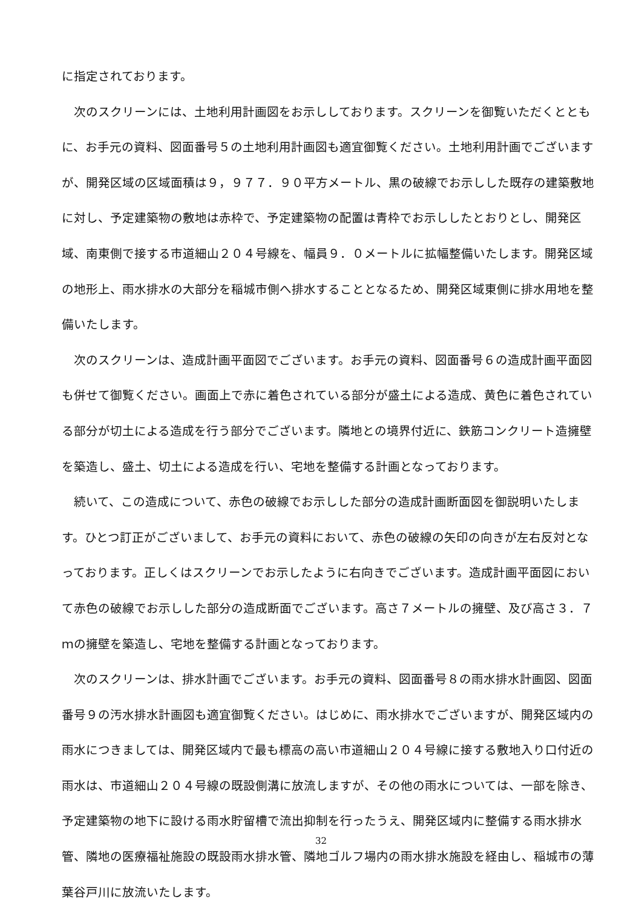に指定されております。
次のスクリーンには、土地利用計画図をお示ししております。スクリーンを御覧いただくとともに、お手元の資料、図面番号５の土地利用計画図も適宜御覧ください。土地利用計画でございますが、開発区域の区域面積は９，９７７．９０平方メートル、黒の破線でお示しした既存の建築敷地に対し、予定建築物の敷地は赤枠で、予定建築物の配置は青枠でお示ししたとおりとし、開発区域、南東側で接する市道細山２０４号線を、幅員９．０メートルに拡幅整備いたします。開発区域の地形上、雨水排水の大部分を稲城市側へ排水することとなるため、開発区域東側に排水用地を整備いたします。
次のスクリーンは、造成計画平面図でございます。お手元の資料、図面番号６の造成計画平面図も併せて御覧ください。画面上で赤に着色されている部分が盛土による造成、黄色に着色されている部分が切土による造成を行う部分でございます。隣地との境界付近に、鉄筋コンクリート造擁壁を築造し、盛土、切土による造成を行い、宅地を整備する計画となっております。
続いて、この造成について、赤色の破線でお示しした部分の造成計画断面図を御説明いたします。ひとつ訂正がございまして、お手元の資料において、赤色の破線の矢印の向きが左右反対となっております。正しくはスクリーンでお示したように右向きでございます。造成計画平面図において赤色の破線でお示しした部分の造成断面でございます。高さ７メートルの擁壁、及び高さ３．７ｍの擁壁を築造し、宅地を整備する計画となっております。
次のスクリーンは、排水計画でございます。お手元の資料、図面番号８の雨水排水計画図、図面番号９の汚水排水計画図も適宜御覧ください。はじめに、雨水排水でございますが、開発区域内の雨水につきましては、開発区域内で最も標高の高い市道細山２０４号線に接する敷地入り口付近の雨水は、市道細山２０４号線の既設側溝に放流しますが、その他の雨水については、一部を除き、予定建築物の地下に設ける雨水貯留槽で流出抑制を行ったうえ、開発区域内に整備する雨水排水管、隣地の医療福祉施設の既設雨水排水管、隣地ゴルフ場内の雨水排水施設を経由し、稲城市の薄葉谷戸川に放流いたします。
32